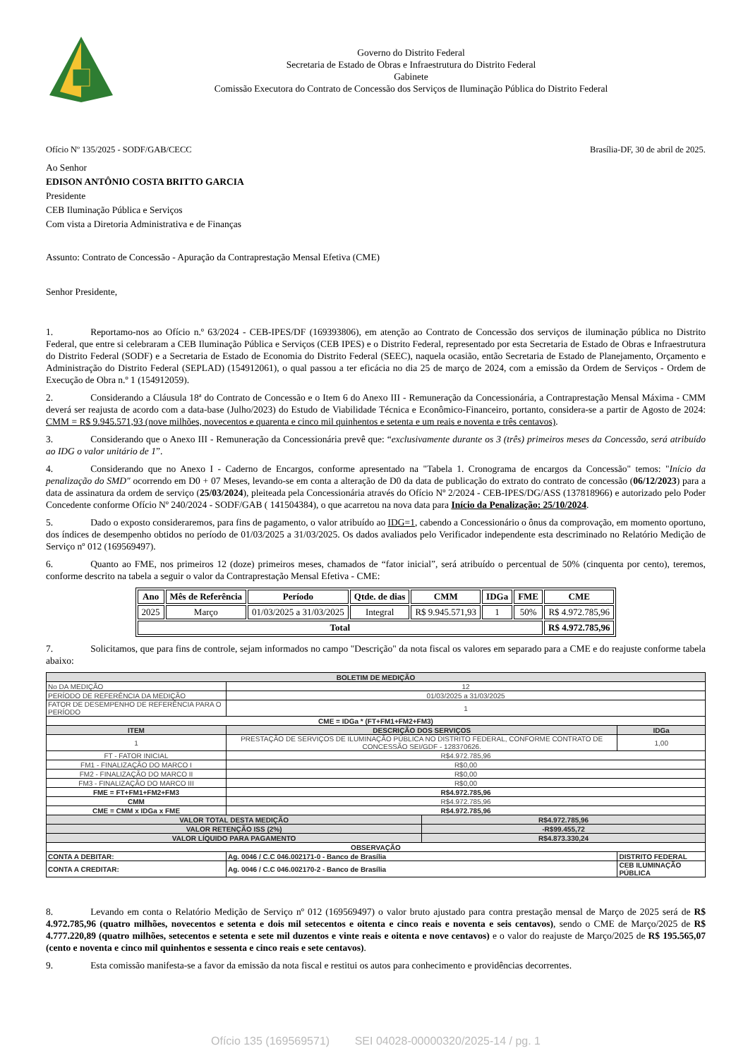Governo do Distrito Federal
Secretaria de Estado de Obras e Infraestrutura do Distrito Federal
Gabinete
Comissão Executora do Contrato de Concessão dos Serviços de Iluminação Pública do Distrito Federal
Ofício Nº 135/2025 - SODF/GAB/CECC Brasília-DF, 30 de abril de 2025.
Ao Senhor
EDISON ANTÔNIO COSTA BRITTO GARCIA
Presidente
CEB Iluminação Pública e Serviços
Com vista a Diretoria Administrativa e de Finanças
Assunto: Contrato de Concessão - Apuração da Contraprestação Mensal Efetiva (CME)
Senhor Presidente,
1. Reportamo-nos ao Ofício n.º 63/2024 - CEB-IPES/DF (169393806), em atenção ao Contrato de Concessão dos serviços de iluminação pública no Distrito Federal, que entre si celebraram a CEB Iluminação Pública e Serviços (CEB IPES) e o Distrito Federal, representado por esta Secretaria de Estado de Obras e Infraestrutura do Distrito Federal (SODF) e a Secretaria de Estado de Economia do Distrito Federal (SEEC), naquela ocasião, então Secretaria de Estado de Planejamento, Orçamento e Administração do Distrito Federal (SEPLAD) (154912061), o qual passou a ter eficácia no dia 25 de março de 2024, com a emissão da Ordem de Serviços - Ordem de Execução de Obra n.º 1 (154912059).
2. Considerando a Cláusula 18ª do Contrato de Concessão e o Item 6 do Anexo III - Remuneração da Concessionária, a Contraprestação Mensal Máxima - CMM deverá ser reajusta de acordo com a data-base (Julho/2023) do Estudo de Viabilidade Técnica e Econômico-Financeiro, portanto, considera-se a partir de Agosto de 2024: CMM = R$ 9.945.571,93 (nove milhões, novecentos e quarenta e cinco mil quinhentos e setenta e um reais e noventa e três centavos).
3. Considerando que o Anexo III - Remuneração da Concessionária prevê que: “exclusivamente durante os 3 (três) primeiros meses da Concessão, será atribuído ao IDG o valor unitário de 1”.
4. Considerando que no Anexo I - Caderno de Encargos, conforme apresentado na "Tabela 1. Cronograma de encargos da Concessão" temos: "Início da penalização do SMD" ocorrendo em D0 + 07 Meses, levando-se em conta a alteração de D0 da data de publicação do extrato do contrato de concessão (06/12/2023) para a data de assinatura da ordem de serviço (25/03/2024), pleiteada pela Concessionária através do Ofício Nº 2/2024 - CEB-IPES/DG/ASS (137818966) e autorizado pelo Poder Concedente conforme Ofício Nº 240/2024 - SODF/GAB ( 141504384), o que acarretou na nova data para Início da Penalização: 25/10/2024.
5. Dado o exposto consideraremos, para fins de pagamento, o valor atribuído ao IDG=1, cabendo a Concessionário o ônus da comprovação, em momento oportuno, dos índices de desempenho obtidos no período de 01/03/2025 a 31/03/2025. Os dados avaliados pelo Verificador independente esta descriminado no Relatório Medição de Serviço nº 012 (169569497).
6. Quanto ao FME, nos primeiros 12 (doze) primeiros meses, chamados de “fator inicial”, será atribuído o percentual de 50% (cinquenta por cento), teremos, conforme descrito na tabela a seguir o valor da Contraprestação Mensal Efetiva - CME:
| Ano | Mês de Referência | Período | Qtde. de dias | CMM | IDGa | FME | CME |
| --- | --- | --- | --- | --- | --- | --- | --- |
| 2025 | Março | 01/03/2025 a 31/03/2025 | Integral | R$ 9.945.571,93 | 1 | 50% | R$ 4.972.785,96 |
| Total | | | | | | | R$ 4.972.785,96 |
7. Solicitamos, que para fins de controle, sejam informados no campo "Descrição" da nota fiscal os valores em separado para a CME e do reajuste conforme tabela abaixo:
| BOLETIM DE MEDIÇÃO | | | |
| No DA MEDIÇÃO | 12 | | |
| PERÍODO DE REFERÊNCIA DA MEDIÇÃO | 01/03/2025 a 31/03/2025 | | |
| FATOR DE DESEMPENHO DE REFERÊNCIA PARA O PERÍODO | 1 | | |
| CME = IDGa * (FT+FM1+FM2+FM3) | | | |
| ITEM | DESCRIÇÃO DOS SERVIÇOS | | IDGa |
| 1 | PRESTAÇÃO DE SERVIÇOS DE ILUMINAÇÃO PÚBLICA NO DISTRITO FEDERAL, CONFORME CONTRATO DE CONCESSÃO SEI/GDF - 128370626. | | 1,00 |
| FT - FATOR INICIAL | R$4.972.785,96 | | |
| FM1 - FINALIZAÇÃO DO MARCO I | R$0,00 | | |
| FM2 - FINALIZAÇÃO DO MARCO II | R$0,00 | | |
| FM3 - FINALIZAÇÃO DO MARCO III | R$0,00 | | |
| FME = FT+FM1+FM2+FM3 | R$4.972.785,96 | | |
| CMM | R$4.972.785,96 | | |
| CME = CMM x IDGa x FME | R$4.972.785,96 | | |
| VALOR TOTAL DESTA MEDIÇÃO | | R$4.972.785,96 | |
| VALOR RETENÇÃO ISS (2%) | | -R$99.455,72 | |
| VALOR LÍQUIDO PARA PAGAMENTO | | R$4.873.330,24 | |
| OBSERVAÇÃO | | | |
| CONTA A DEBITAR: | Ag. 0046 / C.C 046.002171-0 - Banco de Brasília | | DISTRITO FEDERAL |
| CONTA A CREDITAR: | Ag. 0046 / C.C 046.002170-2 - Banco de Brasília | | CEB ILUMINAÇÃO PÚBLICA |
8. Levando em conta o Relatório Medição de Serviço nº 012 (169569497) o valor bruto ajustado para contra prestação mensal de Março de 2025 será de R$ 4.972.785,96 (quatro milhões, novecentos e setenta e dois mil setecentos e oitenta e cinco reais e noventa e seis centavos), sendo o CME de Março/2025 de R$ 4.777.220,89 (quatro milhões, setecentos e setenta e sete mil duzentos e vinte reais e oitenta e nove centavos) e o valor do reajuste de Março/2025 de R$ 195.565,07 (cento e noventa e cinco mil quinhentos e sessenta e cinco reais e sete centavos).
9. Esta comissão manifesta-se a favor da emissão da nota fiscal e restitui os autos para conhecimento e providências decorrentes.
Ofício 135 (169569571) SEI 04028-00000320/2025-14 / pg. 1